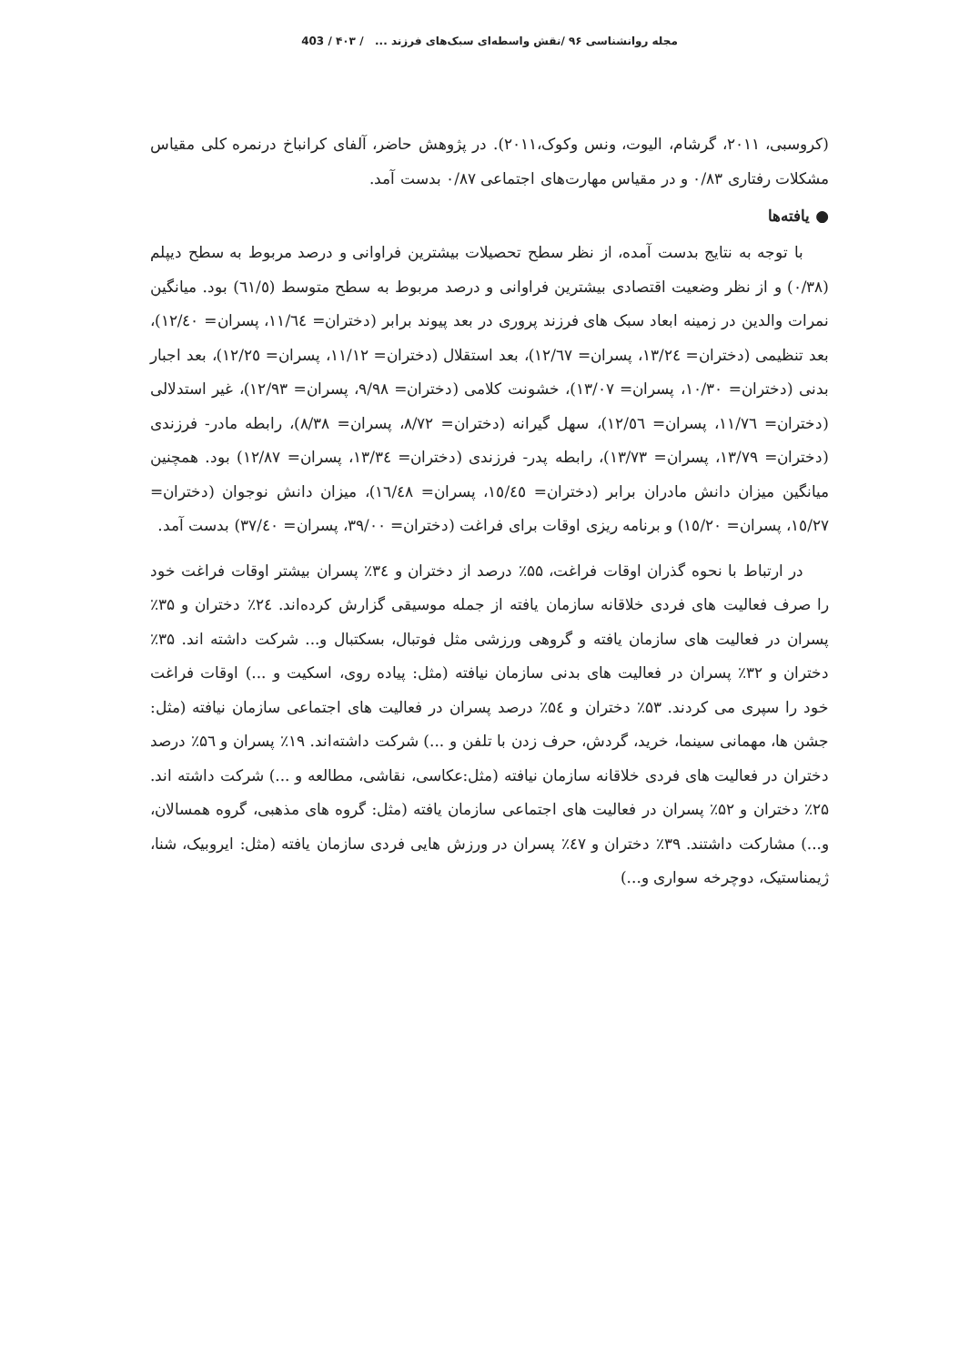مجله روانشناسی ۹۶ /نقش واسطه‌ای سبک‌های فرزند ... / ۴۰۳ / 403
(کروسبی، ۲۰۱۱، گرشام، الیوت، ونس وکوک،۲۰۱۱). در پژوهش حاضر، آلفای کرانباخ درنمره کلی مقیاس مشکلات رفتاری ۰/۸۳ و در مقیاس مهارت‌های اجتماعی ۰/۸۷ بدست آمد.
● یافته‌ها
با توجه به نتایج بدست آمده، از نظر سطح تحصیلات بیشترین فراوانی و درصد مربوط به سطح دیپلم (۰/۳۸) و از نظر وضعیت اقتصادی بیشترین فراوانی و درصد مربوط به سطح متوسط (٦١/٥) بود. میانگین نمرات والدین در زمینه ابعاد سبک های فرزند پروری در بعد پیوند برابر (دختران= ١١/٦٤، پسران= ١٢/٤٠)، بعد تنظیمی (دختران= ١٣/٢٤، پسران= ١٢/٦٧)، بعد استقلال (دختران= ١١/١٢، پسران= ١٢/٢٥)، بعد اجبار بدنی (دختران= ١٠/٣٠، پسران= ١٣/٠٧)، خشونت کلامی (دختران= ٩/٩٨، پسران= ١٢/٩٣)، غیر استدلالی (دختران= ١١/٧٦، پسران= ١٢/٥٦)، سهل گیرانه (دختران= ٨/٧٢، پسران= ٨/٣٨)، رابطه مادر- فرزندی (دختران= ١٣/٧٩، پسران= ١٣/٧٣)، رابطه پدر- فرزندی (دختران= ١٣/٣٤، پسران= ١٢/٨٧) بود. همچنین میانگین میزان دانش مادران برابر (دختران= ١٥/٤٥، پسران= ١٦/٤٨)، میزان دانش نوجوان (دختران= ١٥/٢٧، پسران= ١٥/٢٠) و برنامه ریزی اوقات برای فراغت (دختران= ٣٩/٠٠، پسران= ٣٧/٤٠) بدست آمد.
در ارتباط با نحوه گذران اوقات فراغت، ۵۵٪ درصد از دختران و ٣٤٪ پسران بیشتر اوقات فراغت خود را صرف فعالیت های فردی خلاقانه سازمان یافته از جمله موسیقی گزارش کرده‌اند. ٢٤٪ دختران و ٣۵٪ پسران در فعالیت های سازمان یافته و گروهی ورزشی مثل فوتبال، بسکتبال و... شرکت داشته اند. ٣۵٪ دختران و ٣٢٪ پسران در فعالیت های بدنی سازمان نیافته (مثل: پیاده روی، اسکیت و ...) اوقات فراغت خود را سپری می کردند. ۵٣٪ دختران و ۵٤٪ درصد پسران در فعالیت های اجتماعی سازمان نیافته (مثل: جشن ها، مهمانی سینما، خرید، گردش، حرف زدن با تلفن و ...) شرکت داشته‌اند. ١٩٪ پسران و ۵٦٪ درصد دختران در فعالیت های فردی خلاقانه سازمان نیافته (مثل:عکاسی، نقاشی، مطالعه و ...) شرکت داشته اند. ٢۵٪ دختران و ۵٢٪ پسران در فعالیت های اجتماعی سازمان یافته (مثل: گروه های مذهبی، گروه همسالان، و...) مشارکت داشتند. ٣٩٪ دختران و ٤٧٪ پسران در ورزش هایی فردی سازمان یافته (مثل: ایروبیک، شنا، ژیمناستیک، دوچرخه سواری و...)